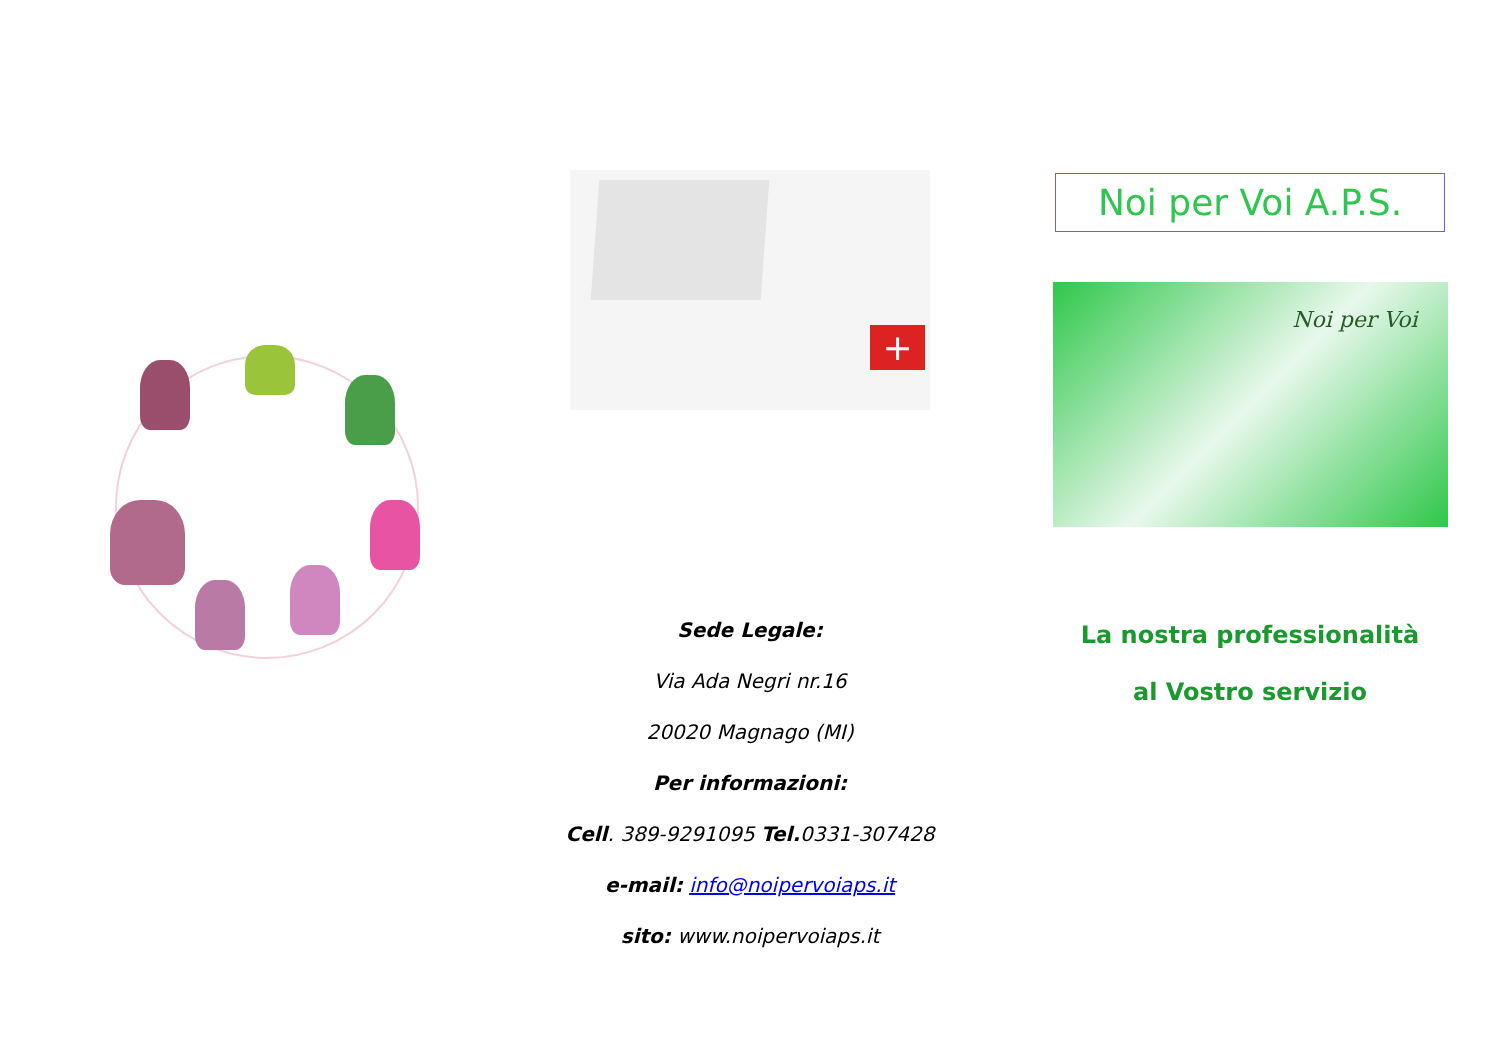+
Sede Legale:
Via Ada Negri nr.16
20020 Magnago (MI)
Per informazioni:
Cell. 389-9291095 Tel. 0331-307428
e-mail: info@noipervoiaps.it
sito: www.noipervoiaps.it
Noi per Voi A.P.S.
Noi per Voi
La nostra professionalità
al Vostro servizio